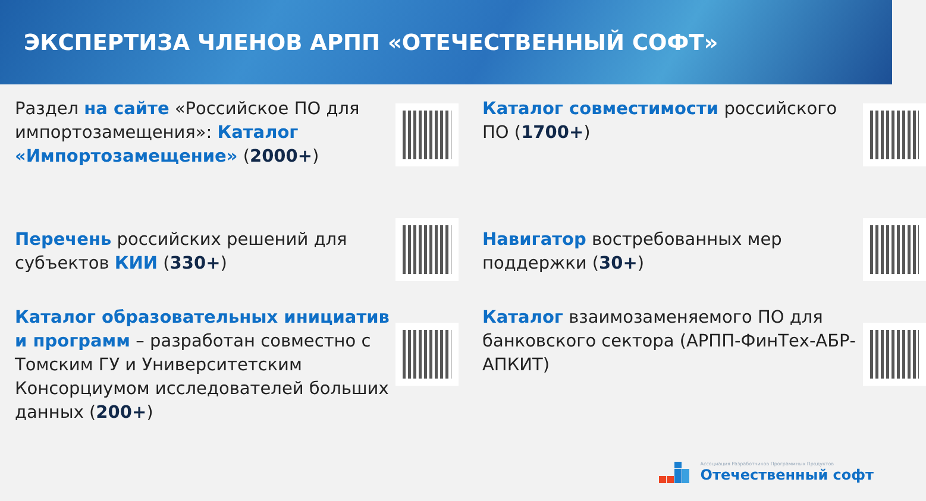ЭКСПЕРТИЗА ЧЛЕНОВ АРПП «ОТЕЧЕСТВЕННЫЙ СОФТ»
Раздел на сайте «Российское ПО для импортозамещения»: Каталог «Импортозамещение» (2000+)
Каталог совместимости российского ПО (1700+)
Перечень российских решений для субъектов КИИ (330+)
Навигатор востребованных мер поддержки (30+)
Каталог образовательных инициатив и программ – разработан совместно с Томским ГУ и Университетским Консорциумом исследователей больших данных (200+)
Каталог взаимозаменяемого ПО для банковского сектора (АРПП-ФинТех-АБР-АПКИТ)
Ассоциация Разработчиков Программных Продуктов
Отечественный софт